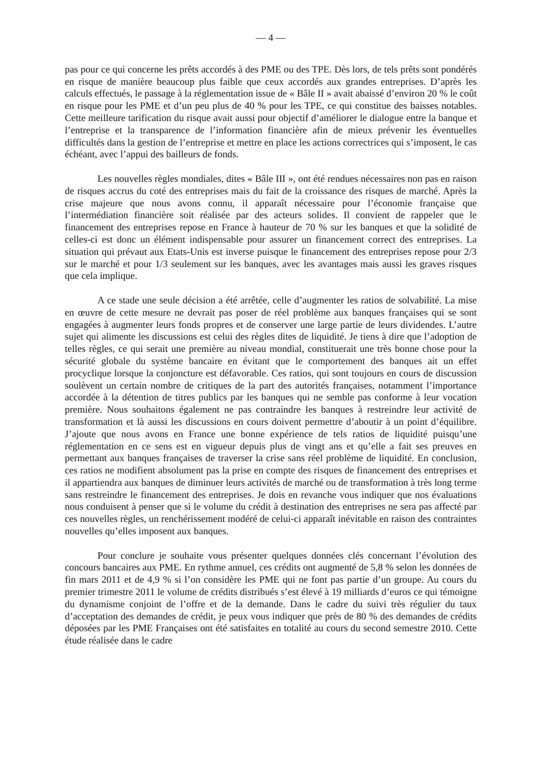— 4 —
pas pour ce qui concerne les prêts accordés à des PME ou des TPE. Dès lors, de tels prêts sont pondérés en risque de manière beaucoup plus faible que ceux accordés aux grandes entreprises. D’après les calculs effectués, le passage à la réglementation issue de « Bâle II » avait abaissé d’environ 20 % le coût en risque pour les PME et d’un peu plus de 40 % pour les TPE, ce qui constitue des baisses notables. Cette meilleure tarification du risque avait aussi pour objectif d’améliorer le dialogue entre la banque et l’entreprise et la transparence de l’information financière afin de mieux prévenir les éventuelles difficultés dans la gestion de l’entreprise et mettre en place les actions correctrices qui s’imposent, le cas échéant, avec l’appui des bailleurs de fonds.
Les nouvelles règles mondiales, dites « Bâle III », ont été rendues nécessaires non pas en raison de risques accrus du coté des entreprises mais du fait de la croissance des risques de marché. Après la crise majeure que nous avons connu, il apparaît nécessaire pour l’économie française que l’intermédiation financière soit réalisée par des acteurs solides. Il convient de rappeler que le financement des entreprises repose en France à hauteur de 70 % sur les banques et que la solidité de celles-ci est donc un élément indispensable pour assurer un financement correct des entreprises. La situation qui prévaut aux Etats-Unis est inverse puisque le financement des entreprises repose pour 2/3 sur le marché et pour 1/3 seulement sur les banques, avec les avantages mais aussi les graves risques que cela implique.
A ce stade une seule décision a été arrêtée, celle d’augmenter les ratios de solvabilité. La mise en œuvre de cette mesure ne devrait pas poser de réel problème aux banques françaises qui se sont engagées à augmenter leurs fonds propres et de conserver une large partie de leurs dividendes. L’autre sujet qui alimente les discussions est celui des règles dites de liquidité. Je tiens à dire que l’adoption de telles règles, ce qui serait une première au niveau mondial, constituerait une très bonne chose pour la sécurité globale du système bancaire en évitant que le comportement des banques ait un effet procyclique lorsque la conjoncture est défavorable. Ces ratios, qui sont toujours en cours de discussion soulèvent un certain nombre de critiques de la part des autorités françaises, notamment l’importance accordée à la détention de titres publics par les banques qui ne semble pas conforme à leur vocation première. Nous souhaitons également ne pas contraindre les banques à restreindre leur activité de transformation et là aussi les discussions en cours doivent permettre d’aboutir à un point d’équilibre. J’ajoute que nous avons en France une bonne expérience de tels ratios de liquidité puisqu’une réglementation en ce sens est en vigueur depuis plus de vingt ans et qu’elle a fait ses preuves en permettant aux banques françaises de traverser la crise sans réel problème de liquidité. En conclusion, ces ratios ne modifient absolument pas la prise en compte des risques de financement des entreprises et il appartiendra aux banques de diminuer leurs activités de marché ou de transformation à très long terme sans restreindre le financement des entreprises. Je dois en revanche vous indiquer que nos évaluations nous conduisent à penser que si le volume du crédit à destination des entreprises ne sera pas affecté par ces nouvelles règles, un renchérissement modéré de celui-ci apparaît inévitable en raison des contraintes nouvelles qu’elles imposent aux banques.
Pour conclure je souhaite vous présenter quelques données clés concernant l’évolution des concours bancaires aux PME. En rythme annuel, ces crédits ont augmenté de 5,8 % selon les données de fin mars 2011 et de 4,9 % si l’on considère les PME qui ne font pas partie d’un groupe. Au cours du premier trimestre 2011 le volume de crédits distribués s’est élevé à 19 milliards d’euros ce qui témoigne du dynamisme conjoint de l’offre et de la demande. Dans le cadre du suivi très régulier du taux d’acceptation des demandes de crédit, je peux vous indiquer que près de 80 % des demandes de crédits déposées par les PME Françaises ont été satisfaites en totalité au cours du second semestre 2010. Cette étude réalisée dans le cadre